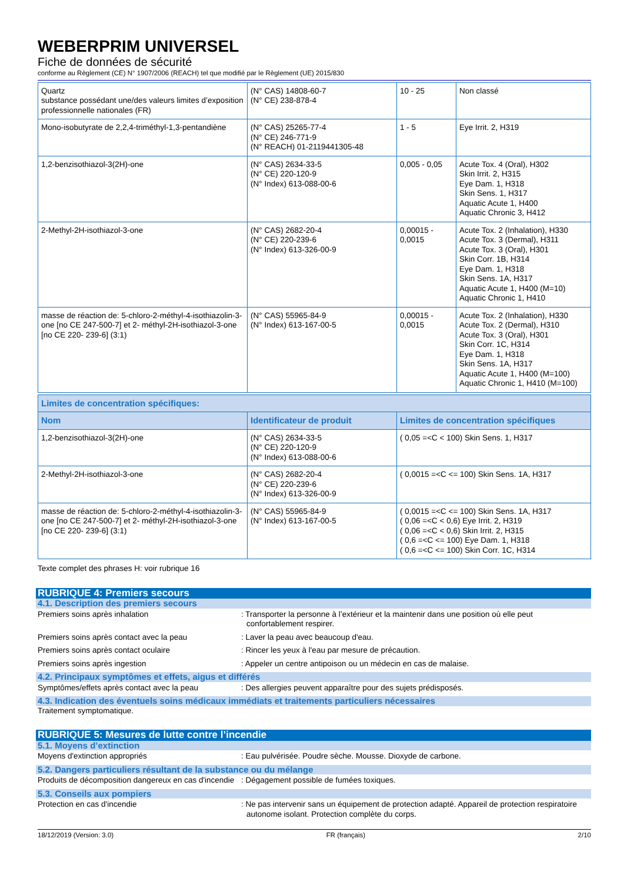WEBERPRIM UNIVERSEL
Fiche de données de sécurité
conforme au Règlement (CE) N° 1907/2006 (REACH) tel que modifié par le Règlement (UE) 2015/830
| Quartz substance possédant une/des valeurs limites d’exposition professionnelle nationales (FR) | (N° CAS) 14808-60-7 (N° CE) 238-878-4 | 10 - 25 | Non classé |
| Mono-isobutyrate de 2,2,4-triméthyl-1,3-pentandiène | (N° CAS) 25265-77-4 (N° CE) 246-771-9 (N° REACH) 01-2119441305-48 | 1 - 5 | Eye Irrit. 2, H319 |
| 1,2-benzisothiazol-3(2H)-one | (N° CAS) 2634-33-5 (N° CE) 220-120-9 (N° Index) 613-088-00-6 | 0,005 - 0,05 | Acute Tox. 4 (Oral), H302 Skin Irrit. 2, H315 Eye Dam. 1, H318 Skin Sens. 1, H317 Aquatic Acute 1, H400 Aquatic Chronic 3, H412 |
| 2-Methyl-2H-isothiazol-3-one | (N° CAS) 2682-20-4 (N° CE) 220-239-6 (N° Index) 613-326-00-9 | 0,00015 - 0,0015 | Acute Tox. 2 (Inhalation), H330 Acute Tox. 3 (Dermal), H311 Acute Tox. 3 (Oral), H301 Skin Corr. 1B, H314 Eye Dam. 1, H318 Skin Sens. 1A, H317 Aquatic Acute 1, H400 (M=10) Aquatic Chronic 1, H410 |
| masse de réaction de: 5-chloro-2-méthyl-4-isothiazolin-3-one [no CE 247-500-7] et 2- méthyl-2H-isothiazol-3-one [no CE 220- 239-6] (3:1) | (N° CAS) 55965-84-9 (N° Index) 613-167-00-5 | 0,00015 - 0,0015 | Acute Tox. 2 (Inhalation), H330 Acute Tox. 2 (Dermal), H310 Acute Tox. 3 (Oral), H301 Skin Corr. 1C, H314 Eye Dam. 1, H318 Skin Sens. 1A, H317 Aquatic Acute 1, H400 (M=100) Aquatic Chronic 1, H410 (M=100) |
| Limites de concentration spécifiques: | | |
| --- | --- | --- |
| Nom | Identificateur de produit | Limites de concentration spécifiques |
| 1,2-benzisothiazol-3(2H)-one | (N° CAS) 2634-33-5 (N° CE) 220-120-9 (N° Index) 613-088-00-6 | ( 0,05 =<C < 100) Skin Sens. 1, H317 |
| 2-Methyl-2H-isothiazol-3-one | (N° CAS) 2682-20-4 (N° CE) 220-239-6 (N° Index) 613-326-00-9 | ( 0,0015 =<C <= 100) Skin Sens. 1A, H317 |
| masse de réaction de: 5-chloro-2-méthyl-4-isothiazolin-3-one [no CE 247-500-7] et 2- méthyl-2H-isothiazol-3-one [no CE 220- 239-6] (3:1) | (N° CAS) 55965-84-9 (N° Index) 613-167-00-5 | ( 0,0015 =<C <= 100) Skin Sens. 1A, H317 ( 0,06 =<C < 0,6) Eye Irrit. 2, H319 ( 0,06 =<C < 0,6) Skin Irrit. 2, H315 ( 0,6 =<C <= 100) Eye Dam. 1, H318 ( 0,6 =<C <= 100) Skin Corr. 1C, H314 |
Texte complet des phrases H: voir rubrique 16
RUBRIQUE 4: Premiers secours
4.1. Description des premiers secours
Premiers soins après inhalation : Transporter la personne à l’extérieur et la maintenir dans une position où elle peut confortablement respirer.
Premiers soins après contact avec la peau : Laver la peau avec beaucoup d'eau.
Premiers soins après contact oculaire : Rincer les yeux à l'eau par mesure de précaution.
Premiers soins après ingestion : Appeler un centre antipoison ou un médecin en cas de malaise.
4.2. Principaux symptômes et effets, aigus et différés
Symptômes/effets après contact avec la peau
: Des allergies peuvent apparaître pour des sujets prédisposés.
4.3. Indication des éventuels soins médicaux immédiats et traitements particuliers nécessaires
Traitement symptomatique.
RUBRIQUE 5: Mesures de lutte contre l’incendie
5.1. Moyens d’extinction
Moyens d'extinction appropriés : Eau pulvérisée. Poudre sèche. Mousse. Dioxyde de carbone.
5.2. Dangers particuliers résultant de la substance ou du mélange
Produits de décomposition dangereux en cas d'incendie
: Dégagement possible de fumées toxiques.
5.3. Conseils aux pompiers
Protection en cas d'incendie : Ne pas intervenir sans un équipement de protection adapté. Appareil de protection respiratoire autonome isolant. Protection complète du corps.
18/12/2019 (Version: 3.0) FR (français) 2/10